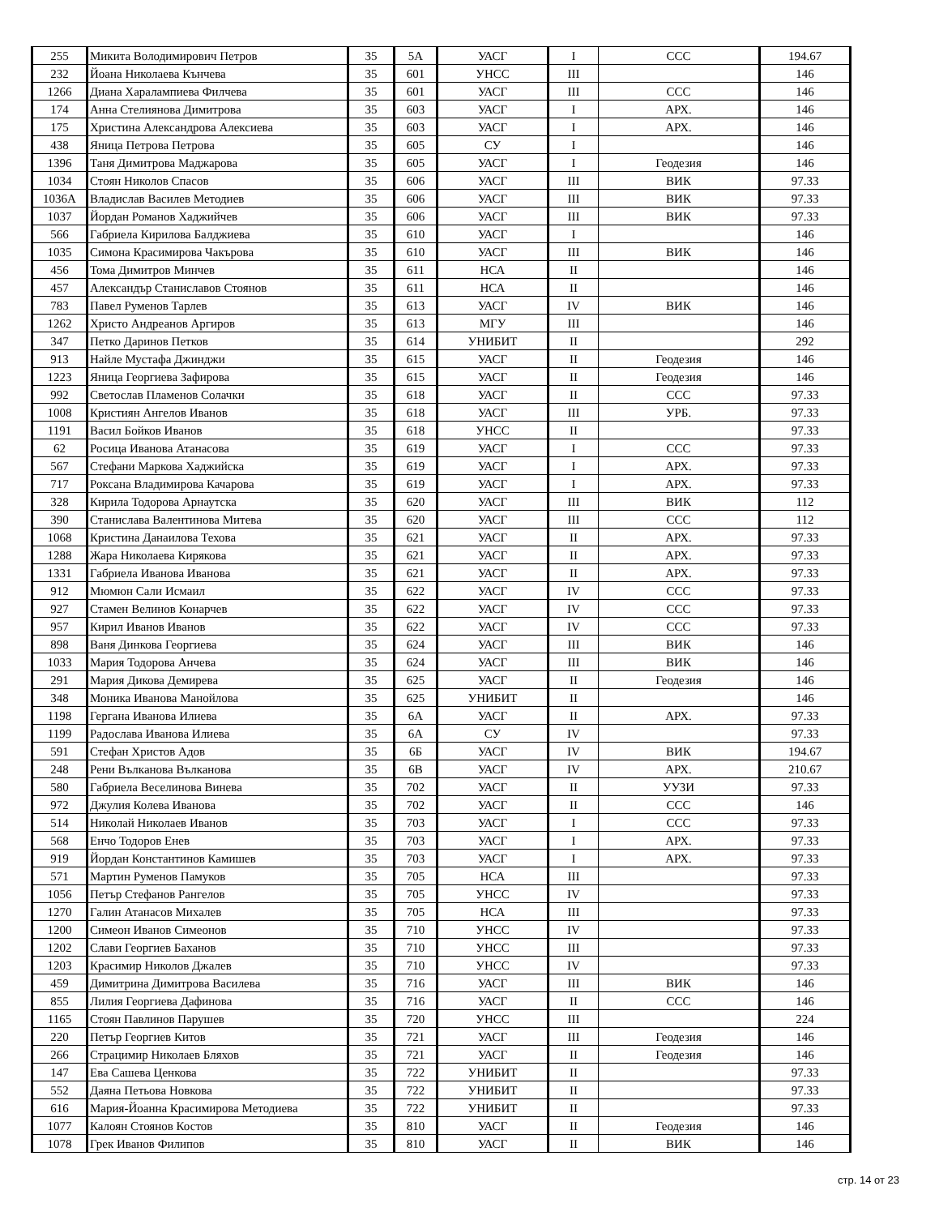| 255 | Микита Володимирович Петров | 35 | 5А | УАСГ | I | ССС | 194.67 |
| 232 | Йоана Николаева Кънчева | 35 | 601 | УНСС | III | | 146 |
| 1266 | Диана Харалампиева Филчева | 35 | 601 | УАСГ | III | ССС | 146 |
| 174 | Анна Стелиянова Димитрова | 35 | 603 | УАСГ | I | АРХ. | 146 |
| 175 | Христина Александрова Алексиева | 35 | 603 | УАСГ | I | АРХ. | 146 |
| 438 | Яница Петрова Петрова | 35 | 605 | СУ | I | | 146 |
| 1396 | Таня Димитрова Маджарова | 35 | 605 | УАСГ | I | Геодезия | 146 |
| 1034 | Стоян Николов Спасов | 35 | 606 | УАСГ | III | ВИК | 97.33 |
| 1036А | Владислав Василев Методиев | 35 | 606 | УАСГ | III | ВИК | 97.33 |
| 1037 | Йордан Романов Хаджийчев | 35 | 606 | УАСГ | III | ВИК | 97.33 |
| 566 | Габриела Кирилова Балджиева | 35 | 610 | УАСГ | I | | 146 |
| 1035 | Симона Красимирова Чакърова | 35 | 610 | УАСГ | III | ВИК | 146 |
| 456 | Тома Димитров Минчев | 35 | 611 | НСА | II | | 146 |
| 457 | Александър Станиславов Стоянов | 35 | 611 | НСА | II | | 146 |
| 783 | Павел Руменов Тарлев | 35 | 613 | УАСГ | IV | ВИК | 146 |
| 1262 | Христо Андреанов Аргиров | 35 | 613 | МГУ | III | | 146 |
| 347 | Петко Даринов Петков | 35 | 614 | УНИБИТ | II | | 292 |
| 913 | Найле Мустафа Джинджи | 35 | 615 | УАСГ | II | Геодезия | 146 |
| 1223 | Яница Георгиева Зафирова | 35 | 615 | УАСГ | II | Геодезия | 146 |
| 992 | Светослав Пламенов Солачки | 35 | 618 | УАСГ | II | ССС | 97.33 |
| 1008 | Кристиян Ангелов Иванов | 35 | 618 | УАСГ | III | УРБ. | 97.33 |
| 1191 | Васил Бойков Иванов | 35 | 618 | УНСС | II | | 97.33 |
| 62 | Росица Иванова Атанасова | 35 | 619 | УАСГ | I | ССС | 97.33 |
| 567 | Стефани Маркова Хаджийска | 35 | 619 | УАСГ | I | АРХ. | 97.33 |
| 717 | Роксана Владимирова Качарова | 35 | 619 | УАСГ | I | АРХ. | 97.33 |
| 328 | Кирила Тодорова Арнаутска | 35 | 620 | УАСГ | III | ВИК | 112 |
| 390 | Станислава Валентинова Митева | 35 | 620 | УАСГ | III | ССС | 112 |
| 1068 | Кристина Данаилова Техова | 35 | 621 | УАСГ | II | АРХ. | 97.33 |
| 1288 | Жара Николаева Кирякова | 35 | 621 | УАСГ | II | АРХ. | 97.33 |
| 1331 | Габриела Иванова Иванова | 35 | 621 | УАСГ | II | АРХ. | 97.33 |
| 912 | Мюмюн Сали Исмаил | 35 | 622 | УАСГ | IV | ССС | 97.33 |
| 927 | Стамен Велинов Конарчев | 35 | 622 | УАСГ | IV | ССС | 97.33 |
| 957 | Кирил Иванов Иванов | 35 | 622 | УАСГ | IV | ССС | 97.33 |
| 898 | Ваня Динкова Георгиева | 35 | 624 | УАСГ | III | ВИК | 146 |
| 1033 | Мария Тодорова Анчева | 35 | 624 | УАСГ | III | ВИК | 146 |
| 291 | Мария Дикова Демирева | 35 | 625 | УАСГ | II | Геодезия | 146 |
| 348 | Моника Иванова Манойлова | 35 | 625 | УНИБИТ | II | | 146 |
| 1198 | Гергана Иванова Илиева | 35 | 6А | УАСГ | II | АРХ. | 97.33 |
| 1199 | Радослава Иванова Илиева | 35 | 6А | СУ | IV | | 97.33 |
| 591 | Стефан Христов Адов | 35 | 6Б | УАСГ | IV | ВИК | 194.67 |
| 248 | Рени Вълканова Вълканова | 35 | 6В | УАСГ | IV | АРХ. | 210.67 |
| 580 | Габриела Веселинова Винева | 35 | 702 | УАСГ | II | УУЗИ | 97.33 |
| 972 | Джулия Колева Иванова | 35 | 702 | УАСГ | II | ССС | 146 |
| 514 | Николай Николаев Иванов | 35 | 703 | УАСГ | I | ССС | 97.33 |
| 568 | Енчо Тодоров Енев | 35 | 703 | УАСГ | I | АРХ. | 97.33 |
| 919 | Йордан Константинов Камишев | 35 | 703 | УАСГ | I | АРХ. | 97.33 |
| 571 | Мартин Руменов Памуков | 35 | 705 | НСА | III | | 97.33 |
| 1056 | Петър Стефанов Рангелов | 35 | 705 | УНСС | IV | | 97.33 |
| 1270 | Галин Атанасов Михалев | 35 | 705 | НСА | III | | 97.33 |
| 1200 | Симеон Иванов Симеонов | 35 | 710 | УНСС | IV | | 97.33 |
| 1202 | Слави Георгиев Баханов | 35 | 710 | УНСС | III | | 97.33 |
| 1203 | Красимир Николов Джалев | 35 | 710 | УНСС | IV | | 97.33 |
| 459 | Димитрина Димитрова Василева | 35 | 716 | УАСГ | III | ВИК | 146 |
| 855 | Лилия Георгиева Дафинова | 35 | 716 | УАСГ | II | ССС | 146 |
| 1165 | Стоян Павлинов Парушев | 35 | 720 | УНСС | III | | 224 |
| 220 | Петър Георгиев Китов | 35 | 721 | УАСГ | III | Геодезия | 146 |
| 266 | Страцимир Николаев Бляхов | 35 | 721 | УАСГ | II | Геодезия | 146 |
| 147 | Ева Сашева Ценкова | 35 | 722 | УНИБИТ | II | | 97.33 |
| 552 | Даяна Петьова Новкова | 35 | 722 | УНИБИТ | II | | 97.33 |
| 616 | Мария-Йоанна Красимирова Методиева | 35 | 722 | УНИБИТ | II | | 97.33 |
| 1077 | Калоян Стоянов Костов | 35 | 810 | УАСГ | II | Геодезия | 146 |
| 1078 | Грек Иванов Филипов | 35 | 810 | УАСГ | II | ВИК | 146 |
стр. 14 от 23